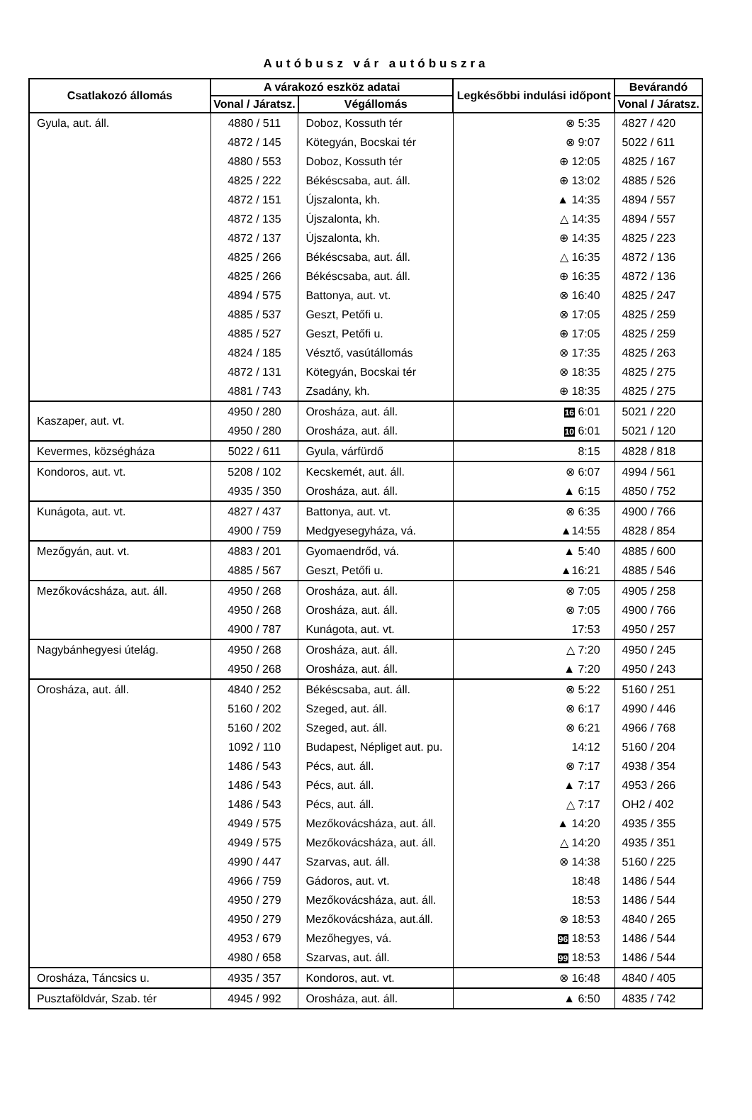Autóbusz vár autóbuszra
| Csatlakozó állomás | A várakozó eszköz adatai | | Legkésőbbi indulási időpont | Bevárandó |
| --- | --- | --- | --- | --- |
| | Vonal / Járatsz. | Végállomás | | Vonal / Járatsz. |
| Gyula, aut. áll. | 4880 / 511 | Doboz, Kossuth tér | ⊗ 5:35 | 4827 / 420 |
| | 4872 / 145 | Kötegyán, Bocskai tér | ⊗ 9:07 | 5022 / 611 |
| | 4880 / 553 | Doboz, Kossuth tér | ⊕ 12:05 | 4825 / 167 |
| | 4825 / 222 | Békéscsaba, aut. áll. | ⊕ 13:02 | 4885 / 526 |
| | 4872 / 151 | Újszalonta, kh. | ▲ 14:35 | 4894 / 557 |
| | 4872 / 135 | Újszalonta, kh. | △ 14:35 | 4894 / 557 |
| | 4872 / 137 | Újszalonta, kh. | ⊕ 14:35 | 4825 / 223 |
| | 4825 / 266 | Békéscsaba, aut. áll. | △ 16:35 | 4872 / 136 |
| | 4825 / 266 | Békéscsaba, aut. áll. | ⊕ 16:35 | 4872 / 136 |
| | 4894 / 575 | Battonya, aut. vt. | ⊗ 16:40 | 4825 / 247 |
| | 4885 / 537 | Geszt, Petőfi u. | ⊗ 17:05 | 4825 / 259 |
| | 4885 / 527 | Geszt, Petőfi u. | ⊕ 17:05 | 4825 / 259 |
| | 4824 / 185 | Vésztő, vasútállomás | ⊗ 17:35 | 4825 / 263 |
| | 4872 / 131 | Kötegyán, Bocskai tér | ⊗ 18:35 | 4825 / 275 |
| | 4881 / 743 | Zsadány, kh. | ⊕ 18:35 | 4825 / 275 |
| Kaszaper, aut. vt. | 4950 / 280 | Orosháza, aut. áll. | 16 6:01 | 5021 / 220 |
| | 4950 / 280 | Orosháza, aut. áll. | 10 6:01 | 5021 / 120 |
| Kevermes, községháza | 5022 / 611 | Gyula, várfürdő | 8:15 | 4828 / 818 |
| Kondoros, aut. vt. | 5208 / 102 | Kecskemét, aut. áll. | ⊗ 6:07 | 4994 / 561 |
| | 4935 / 350 | Orosháza, aut. áll. | ▲ 6:15 | 4850 / 752 |
| Kunágota, aut. vt. | 4827 / 437 | Battonya, aut. vt. | ⊗ 6:35 | 4900 / 766 |
| | 4900 / 759 | Medgyesegyháza, vá. | ▲14:55 | 4828 / 854 |
| Mezőgyán, aut. vt. | 4883 / 201 | Gyomaendrőd, vá. | ▲ 5:40 | 4885 / 600 |
| | 4885 / 567 | Geszt, Petőfi u. | ▲16:21 | 4885 / 546 |
| Mezőkovácsháza, aut. áll. | 4950 / 268 | Orosháza, aut. áll. | ⊗ 7:05 | 4905 / 258 |
| | 4950 / 268 | Orosháza, aut. áll. | ⊗ 7:05 | 4900 / 766 |
| | 4900 / 787 | Kunágota, aut. vt. | 17:53 | 4950 / 257 |
| Nagybánhegyesi útelág. | 4950 / 268 | Orosháza, aut. áll. | △ 7:20 | 4950 / 245 |
| | 4950 / 268 | Orosháza, aut. áll. | ▲ 7:20 | 4950 / 243 |
| Orosháza, aut. áll. | 4840 / 252 | Békéscsaba, aut. áll. | ⊗ 5:22 | 5160 / 251 |
| | 5160 / 202 | Szeged, aut. áll. | ⊗ 6:17 | 4990 / 446 |
| | 5160 / 202 | Szeged, aut. áll. | ⊗ 6:21 | 4966 / 768 |
| | 1092 / 110 | Budapest, Népliget aut. pu. | 14:12 | 5160 / 204 |
| | 1486 / 543 | Pécs, aut. áll. | ⊗ 7:17 | 4938 / 354 |
| | 1486 / 543 | Pécs, aut. áll. | ▲ 7:17 | 4953 / 266 |
| | 1486 / 543 | Pécs, aut. áll. | △ 7:17 | OH2 / 402 |
| | 4949 / 575 | Mezőkovácsháza, aut. áll. | ▲ 14:20 | 4935 / 355 |
| | 4949 / 575 | Mezőkovácsháza, aut. áll. | △ 14:20 | 4935 / 351 |
| | 4990 / 447 | Szarvas, aut. áll. | ⊗ 14:38 | 5160 / 225 |
| | 4966 / 759 | Gádoros, aut. vt. | 18:48 | 1486 / 544 |
| | 4950 / 279 | Mezőkovácsháza, aut. áll. | 18:53 | 1486 / 544 |
| | 4950 / 279 | Mezőkovácsháza, aut.áll. | ⊗ 18:53 | 4840 / 265 |
| | 4953 / 679 | Mezőhegyes, vá. | 96 18:53 | 1486 / 544 |
| | 4980 / 658 | Szarvas, aut. áll. | 99 18:53 | 1486 / 544 |
| Orosháza, Táncsics u. | 4935 / 357 | Kondoros, aut. vt. | ⊗ 16:48 | 4840 / 405 |
| Pusztaföldvár, Szab. tér | 4945 / 992 | Orosháza, aut. áll. | ▲ 6:50 | 4835 / 742 |